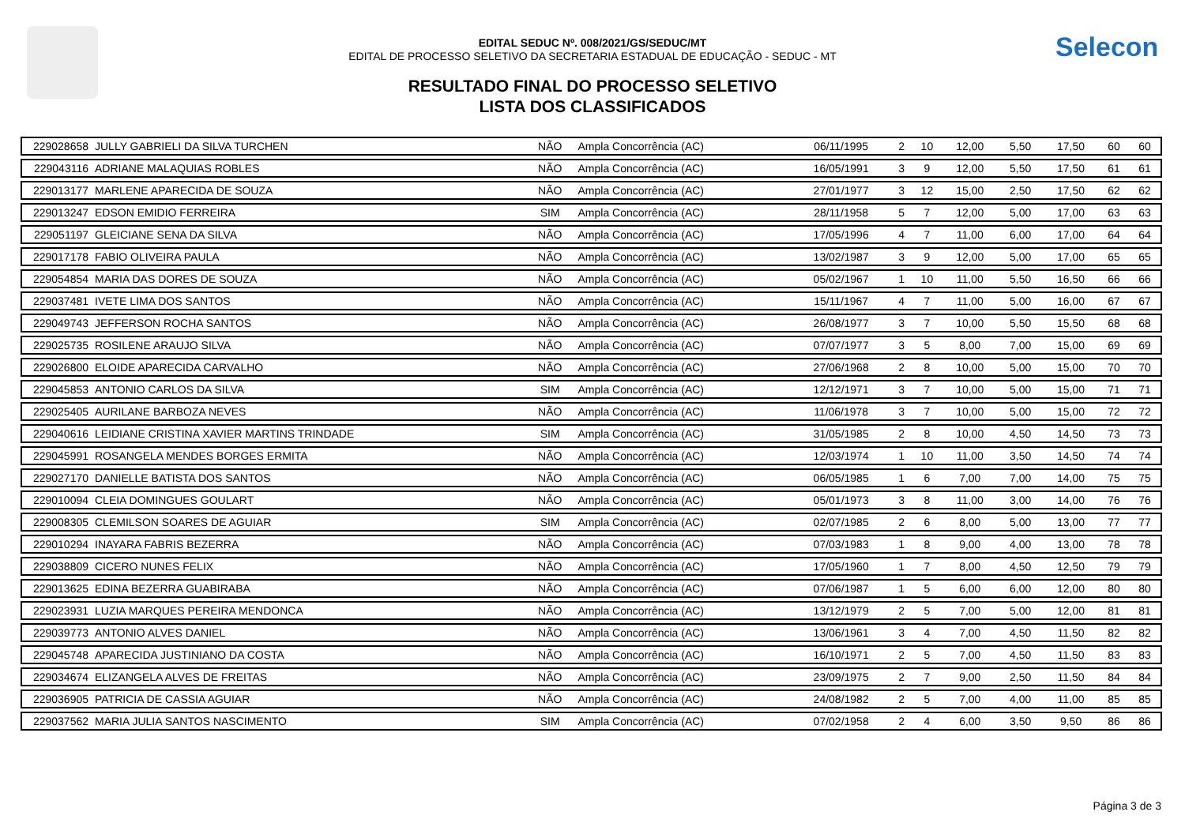Selecon
EDITAL SEDUC Nº. 008/2021/GS/SEDUC/MT
EDITAL DE PROCESSO SELETIVO DA SECRETARIA ESTADUAL DE EDUCAÇÃO - SEDUC - MT
RESULTADO FINAL DO PROCESSO SELETIVO
LISTA DOS CLASSIFICADOS
| 229028658 | JULLY GABRIELI DA SILVA TURCHEN | NÃO | Ampla Concorrência (AC) | 06/11/1995 | 2 | 10 | 12,00 | 5,50 | 17,50 | 60 | 60 |
| 229043116 | ADRIANE MALAQUIAS ROBLES | NÃO | Ampla Concorrência (AC) | 16/05/1991 | 3 | 9 | 12,00 | 5,50 | 17,50 | 61 | 61 |
| 229013177 | MARLENE APARECIDA DE SOUZA | NÃO | Ampla Concorrência (AC) | 27/01/1977 | 3 | 12 | 15,00 | 2,50 | 17,50 | 62 | 62 |
| 229013247 | EDSON EMIDIO FERREIRA | SIM | Ampla Concorrência (AC) | 28/11/1958 | 5 | 7 | 12,00 | 5,00 | 17,00 | 63 | 63 |
| 229051197 | GLEICIANE SENA DA SILVA | NÃO | Ampla Concorrência (AC) | 17/05/1996 | 4 | 7 | 11,00 | 6,00 | 17,00 | 64 | 64 |
| 229017178 | FABIO OLIVEIRA PAULA | NÃO | Ampla Concorrência (AC) | 13/02/1987 | 3 | 9 | 12,00 | 5,00 | 17,00 | 65 | 65 |
| 229054854 | MARIA DAS DORES DE SOUZA | NÃO | Ampla Concorrência (AC) | 05/02/1967 | 1 | 10 | 11,00 | 5,50 | 16,50 | 66 | 66 |
| 229037481 | IVETE LIMA DOS SANTOS | NÃO | Ampla Concorrência (AC) | 15/11/1967 | 4 | 7 | 11,00 | 5,00 | 16,00 | 67 | 67 |
| 229049743 | JEFFERSON ROCHA SANTOS | NÃO | Ampla Concorrência (AC) | 26/08/1977 | 3 | 7 | 10,00 | 5,50 | 15,50 | 68 | 68 |
| 229025735 | ROSILENE ARAUJO SILVA | NÃO | Ampla Concorrência (AC) | 07/07/1977 | 3 | 5 | 8,00 | 7,00 | 15,00 | 69 | 69 |
| 229026800 | ELOIDE APARECIDA CARVALHO | NÃO | Ampla Concorrência (AC) | 27/06/1968 | 2 | 8 | 10,00 | 5,00 | 15,00 | 70 | 70 |
| 229045853 | ANTONIO CARLOS DA SILVA | SIM | Ampla Concorrência (AC) | 12/12/1971 | 3 | 7 | 10,00 | 5,00 | 15,00 | 71 | 71 |
| 229025405 | AURILANE BARBOZA NEVES | NÃO | Ampla Concorrência (AC) | 11/06/1978 | 3 | 7 | 10,00 | 5,00 | 15,00 | 72 | 72 |
| 229040616 | LEIDIANE CRISTINA XAVIER MARTINS TRINDADE | SIM | Ampla Concorrência (AC) | 31/05/1985 | 2 | 8 | 10,00 | 4,50 | 14,50 | 73 | 73 |
| 229045991 | ROSANGELA MENDES BORGES ERMITA | NÃO | Ampla Concorrência (AC) | 12/03/1974 | 1 | 10 | 11,00 | 3,50 | 14,50 | 74 | 74 |
| 229027170 | DANIELLE BATISTA DOS SANTOS | NÃO | Ampla Concorrência (AC) | 06/05/1985 | 1 | 6 | 7,00 | 7,00 | 14,00 | 75 | 75 |
| 229010094 | CLEIA DOMINGUES GOULART | NÃO | Ampla Concorrência (AC) | 05/01/1973 | 3 | 8 | 11,00 | 3,00 | 14,00 | 76 | 76 |
| 229008305 | CLEMILSON SOARES DE AGUIAR | SIM | Ampla Concorrência (AC) | 02/07/1985 | 2 | 6 | 8,00 | 5,00 | 13,00 | 77 | 77 |
| 229010294 | INAYARA FABRIS BEZERRA | NÃO | Ampla Concorrência (AC) | 07/03/1983 | 1 | 8 | 9,00 | 4,00 | 13,00 | 78 | 78 |
| 229038809 | CICERO NUNES FELIX | NÃO | Ampla Concorrência (AC) | 17/05/1960 | 1 | 7 | 8,00 | 4,50 | 12,50 | 79 | 79 |
| 229013625 | EDINA BEZERRA GUABIRABA | NÃO | Ampla Concorrência (AC) | 07/06/1987 | 1 | 5 | 6,00 | 6,00 | 12,00 | 80 | 80 |
| 229023931 | LUZIA MARQUES PEREIRA MENDONCA | NÃO | Ampla Concorrência (AC) | 13/12/1979 | 2 | 5 | 7,00 | 5,00 | 12,00 | 81 | 81 |
| 229039773 | ANTONIO ALVES DANIEL | NÃO | Ampla Concorrência (AC) | 13/06/1961 | 3 | 4 | 7,00 | 4,50 | 11,50 | 82 | 82 |
| 229045748 | APARECIDA JUSTINIANO DA COSTA | NÃO | Ampla Concorrência (AC) | 16/10/1971 | 2 | 5 | 7,00 | 4,50 | 11,50 | 83 | 83 |
| 229034674 | ELIZANGELA ALVES DE FREITAS | NÃO | Ampla Concorrência (AC) | 23/09/1975 | 2 | 7 | 9,00 | 2,50 | 11,50 | 84 | 84 |
| 229036905 | PATRICIA DE CASSIA AGUIAR | NÃO | Ampla Concorrência (AC) | 24/08/1982 | 2 | 5 | 7,00 | 4,00 | 11,00 | 85 | 85 |
| 229037562 | MARIA JULIA SANTOS NASCIMENTO | SIM | Ampla Concorrência (AC) | 07/02/1958 | 2 | 4 | 6,00 | 3,50 | 9,50 | 86 | 86 |
Página 3 de 3